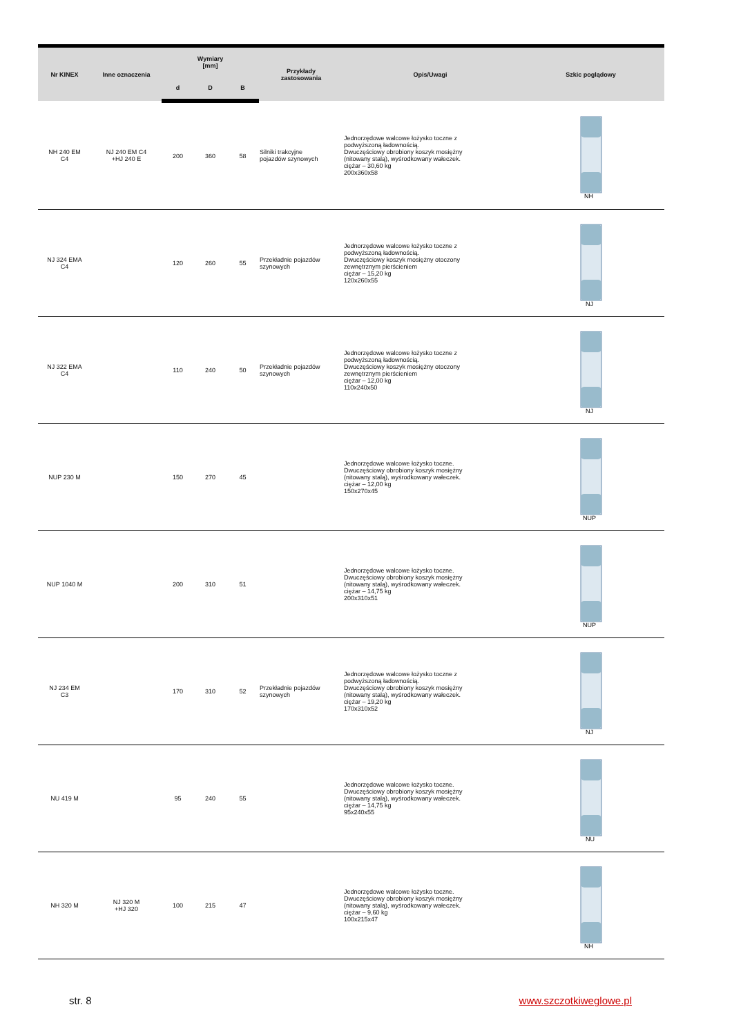| Nr KINEX | Inne oznaczenia | Wymiary [mm] | | | Przykłady zastosowania | Opis/Uwagi | Szkic poglądowy |
| --- | --- | --- | --- | --- | --- | --- | --- |
| | | d | D | B | | | |
| NH 240 EM C4 | NJ 240 EM C4 +HJ 240 E | 200 | 360 | 58 | Silniki trakcyjne pojazdów szynowych | Jednorzędowe walcowe łożysko toczne z podwyższoną ładownością. Dwuczęściowy obrobiony koszyk mosiężny (nitowany stalą), wyśrodkowany wałeczek. ciężar – 30,60 kg 200x360x58 | NH |
| NJ 324 EMA C4 | | 120 | 260 | 55 | Przekładnie pojazdów szynowych | Jednorzędowe walcowe łożysko toczne z podwyższoną ładownością. Dwuczęściowy koszyk mosiężny otoczony zewnętrznym pierścieniem ciężar – 15,20 kg 120x260x55 | NJ |
| NJ 322 EMA C4 | | 110 | 240 | 50 | Przekładnie pojazdów szynowych | Jednorzędowe walcowe łożysko toczne z podwyższoną ładownością. Dwuczęściowy koszyk mosiężny otoczony zewnętrznym pierścieniem ciężar – 12,00 kg 110x240x50 | NJ |
| NUP 230 M | | 150 | 270 | 45 | | Jednorzędowe walcowe łożysko toczne. Dwuczęściowy obrobiony koszyk mosiężny (nitowany stalą), wyśrodkowany wałeczek. ciężar – 12,00 kg 150x270x45 | NUP |
| NUP 1040 M | | 200 | 310 | 51 | | Jednorzędowe walcowe łożysko toczne. Dwuczęściowy obrobiony koszyk mosiężny (nitowany stalą), wyśrodkowany wałeczek. ciężar – 14,75 kg 200x310x51 | NUP |
| NJ 234 EM C3 | | 170 | 310 | 52 | Przekładnie pojazdów szynowych | Jednorzędowe walcowe łożysko toczne z podwyższoną ładownością. Dwuczęściowy obrobiony koszyk mosiężny (nitowany stalą), wyśrodkowany wałeczek. ciężar – 19,20 kg 170x310x52 | NJ |
| NU 419 M | | 95 | 240 | 55 | | Jednorzędowe walcowe łożysko toczne. Dwuczęściowy obrobiony koszyk mosiężny (nitowany stalą), wyśrodkowany wałeczek. ciężar – 14,75 kg 95x240x55 | NU |
| NH 320 M | NJ 320 M +HJ 320 | 100 | 215 | 47 | | Jednorzędowe walcowe łożysko toczne. Dwuczęściowy obrobiony koszyk mosiężny (nitowany stalą), wyśrodkowany wałeczek. ciężar – 9,60 kg 100x215x47 | NH |
str. 8 www.szczotkiweglowe.pl